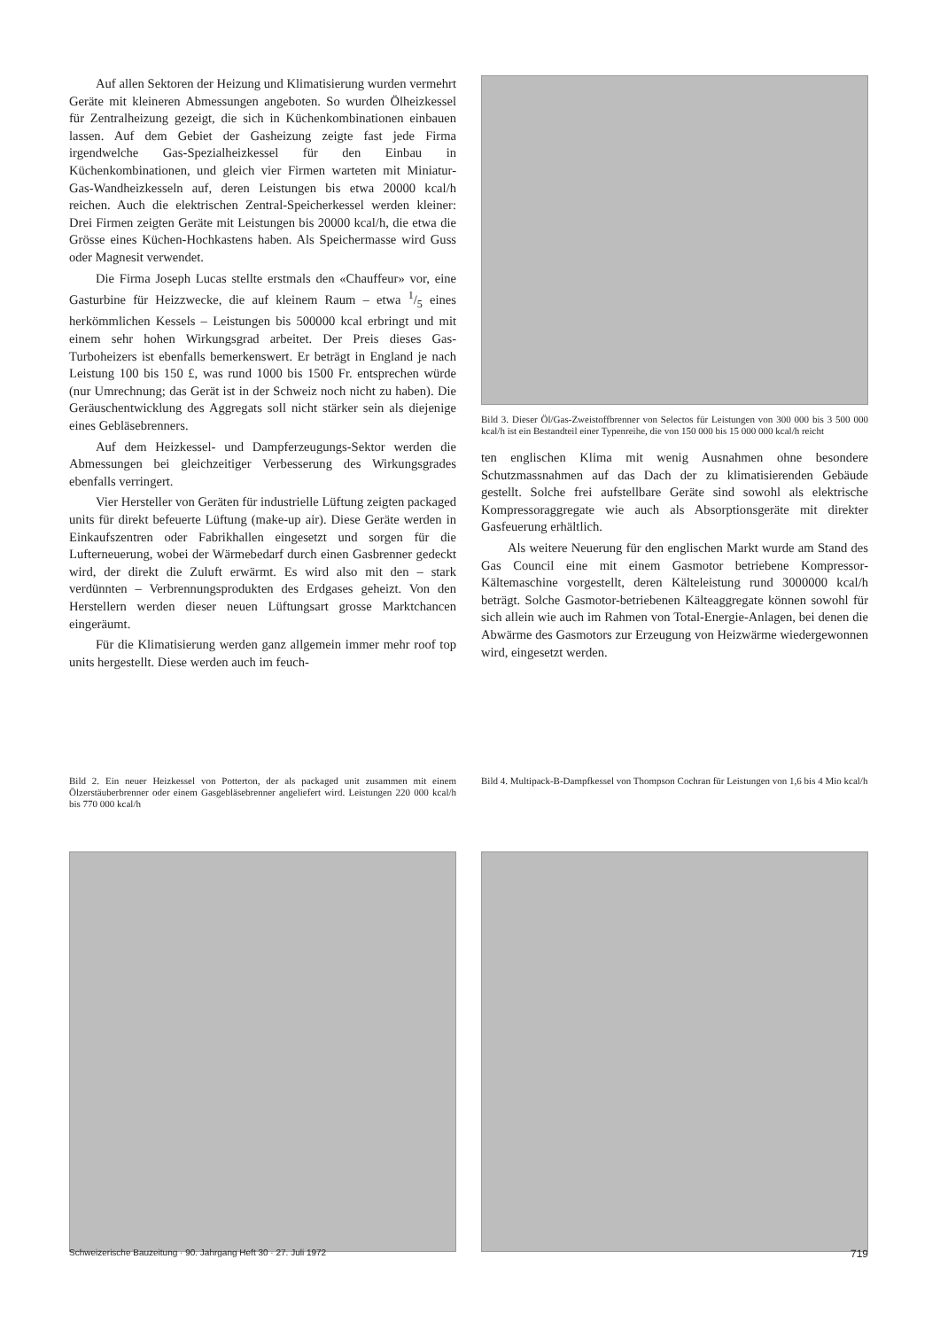Auf allen Sektoren der Heizung und Klimatisierung wurden vermehrt Geräte mit kleineren Abmessungen angeboten. So wurden Ölheizkessel für Zentralheizung gezeigt, die sich in Küchenkombinationen einbauen lassen. Auf dem Gebiet der Gasheizung zeigte fast jede Firma irgendwelche Gas-Spezialheizkessel für den Einbau in Küchenkombinationen, und gleich vier Firmen warteten mit Miniatur-Gas-Wandheizkesseln auf, deren Leistungen bis etwa 20000 kcal/h reichen. Auch die elektrischen Zentral-Speicherkessel werden kleiner: Drei Firmen zeigten Geräte mit Leistungen bis 20000 kcal/h, die etwa die Grösse eines Küchen-Hochkastens haben. Als Speichermasse wird Guss oder Magnesit verwendet.
Die Firma Joseph Lucas stellte erstmals den «Chauffeur» vor, eine Gasturbine für Heizzwecke, die auf kleinem Raum – etwa 1/5 eines herkömmlichen Kessels – Leistungen bis 500000 kcal erbringt und mit einem sehr hohen Wirkungsgrad arbeitet. Der Preis dieses Gas-Turboheizers ist ebenfalls bemerkenswert. Er beträgt in England je nach Leistung 100 bis 150 £, was rund 1000 bis 1500 Fr. entsprechen würde (nur Umrechnung; das Gerät ist in der Schweiz noch nicht zu haben). Die Geräuschentwicklung des Aggregats soll nicht stärker sein als diejenige eines Gebläsebrenners.
Auf dem Heizkessel- und Dampferzeugungs-Sektor werden die Abmessungen bei gleichzeitiger Verbesserung des Wirkungsgrades ebenfalls verringert.
Vier Hersteller von Geräten für industrielle Lüftung zeigten packaged units für direkt befeuerte Lüftung (make-up air). Diese Geräte werden in Einkaufszentren oder Fabrikhallen eingesetzt und sorgen für die Lufterneuerung, wobei der Wärmebedarf durch einen Gasbrenner gedeckt wird, der direkt die Zuluft erwärmt. Es wird also mit den – stark verdünnten – Verbrennungsprodukten des Erdgases geheizt. Von den Herstellern werden dieser neuen Lüftungsart grosse Marktchancen eingeräumt.
Für die Klimatisierung werden ganz allgemein immer mehr roof top units hergestellt. Diese werden auch im feuch-
Bild 3. Dieser Öl/Gas-Zweistoffbrenner von Selectos für Leistungen von 300 000 bis 3 500 000 kcal/h ist ein Bestandteil einer Typenreihe, die von 150 000 bis 15 000 000 kcal/h reicht
ten englischen Klima mit wenig Ausnahmen ohne besondere Schutzmassnahmen auf das Dach der zu klimatisierenden Gebäude gestellt. Solche frei aufstellbare Geräte sind sowohl als elektrische Kompressoraggregate wie auch als Absorptionsgeräte mit direkter Gasfeuerung erhältlich.
Als weitere Neuerung für den englischen Markt wurde am Stand des Gas Council eine mit einem Gasmotor betriebene Kompressor-Kältemaschine vorgestellt, deren Kälteleistung rund 3000000 kcal/h beträgt. Solche Gasmotor-betriebenen Kälteaggregate können sowohl für sich allein wie auch im Rahmen von Total-Energie-Anlagen, bei denen die Abwärme des Gasmotors zur Erzeugung von Heizwärme wiedergewonnen wird, eingesetzt werden.
Bild 2. Ein neuer Heizkessel von Potterton, der als packaged unit zusammen mit einem Ölzerstäuberbrenner oder einem Gasgebläsebrenner angeliefert wird. Leistungen 220 000 kcal/h bis 770 000 kcal/h
Bild 4. Multipack-B-Dampfkessel von Thompson Cochran für Leistungen von 1,6 bis 4 Mio kcal/h
Schweizerische Bauzeitung · 90. Jahrgang Heft 30 · 27. Juli 1972 719